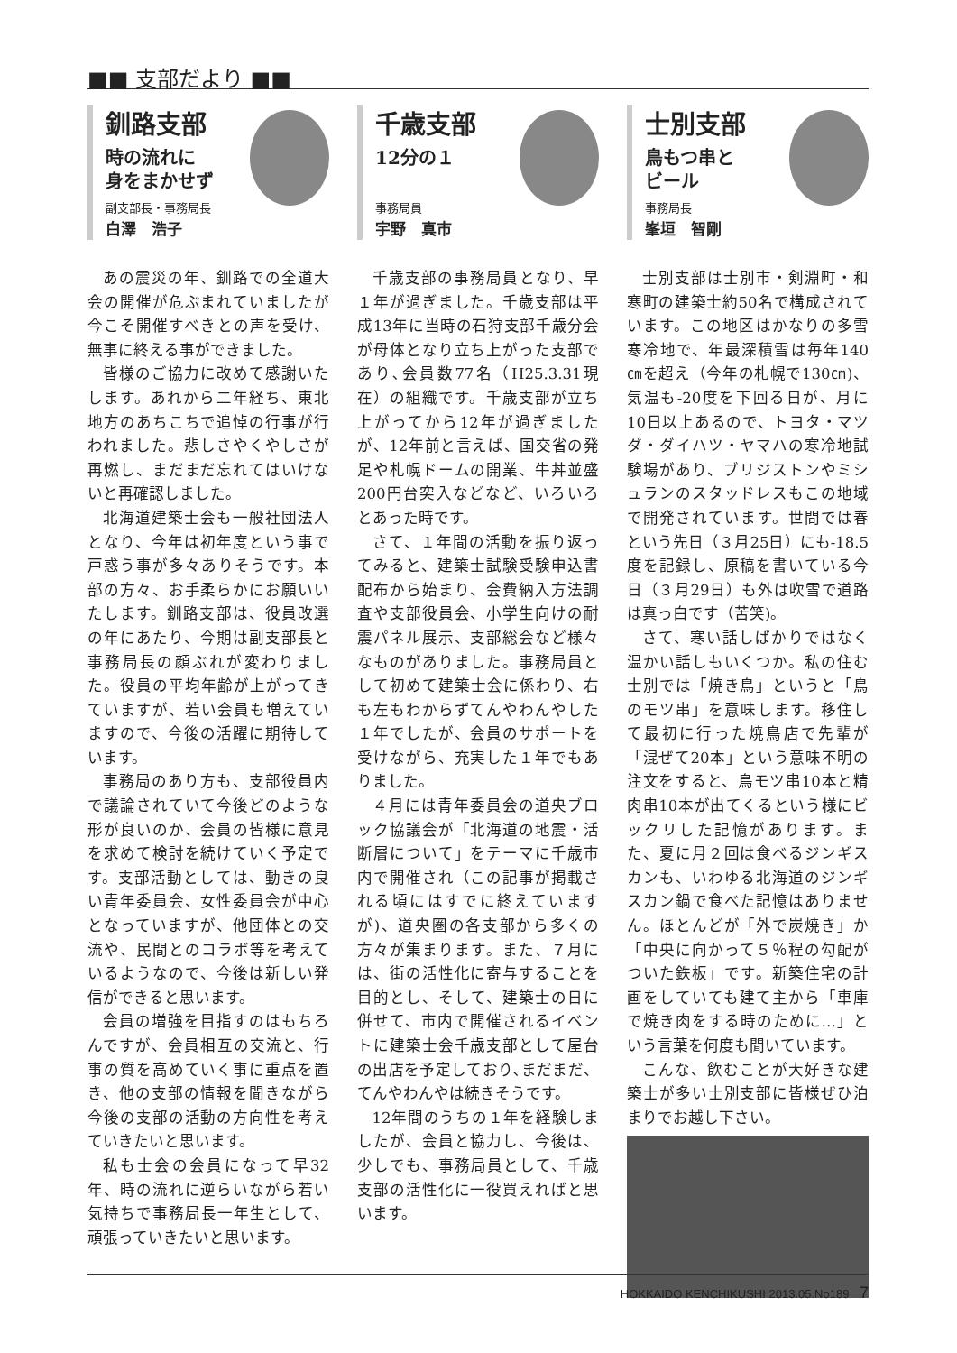■■ 支部だより ■■
釧路支部
時の流れに
身をまかせず
副支部長・事務局長
白澤　浩子
あの震災の年、釧路での全道大会の開催が危ぶまれていましたが今こそ開催すべきとの声を受け、無事に終える事ができました。
皆様のご協力に改めて感謝いたします。あれから二年経ち、東北地方のあちこちで追悼の行事が行われました。悲しさやくやしさが再燃し、まだまだ忘れてはいけないと再確認しました。
北海道建築士会も一般社団法人となり、今年は初年度という事で戸惑う事が多々ありそうです。本部の方々、お手柔らかにお願いいたします。釧路支部は、役員改選の年にあたり、今期は副支部長と事務局長の顔ぶれが変わりました。役員の平均年齢が上がってきていますが、若い会員も増えていますので、今後の活躍に期待しています。
事務局のあり方も、支部役員内で議論されていて今後どのような形が良いのか、会員の皆様に意見を求めて検討を続けていく予定です。支部活動としては、動きの良い青年委員会、女性委員会が中心となっていますが、他団体との交流や、民間とのコラボ等を考えているようなので、今後は新しい発信ができると思います。
会員の増強を目指すのはもちろんですが、会員相互の交流と、行事の質を高めていく事に重点を置き、他の支部の情報を聞きながら今後の支部の活動の方向性を考えていきたいと思います。
私も士会の会員になって早32年、時の流れに逆らいながら若い気持ちで事務局長一年生として、頑張っていきたいと思います。
千歳支部
12分の１
事務局員
宇野　真市
千歳支部の事務局員となり、早１年が過ぎました。千歳支部は平成13年に当時の石狩支部千歳分会が母体となり立ち上がった支部であり､会員数77名（H25.3.31現在）の組織です。千歳支部が立ち上がってから12年が過ぎましたが、12年前と言えば、国交省の発足や札幌ドームの開業、牛丼並盛200円台突入などなど、いろいろとあった時です。
さて、１年間の活動を振り返ってみると、建築士試験受験申込書配布から始まり、会費納入方法調査や支部役員会、小学生向けの耐震パネル展示、支部総会など様々なものがありました。事務局員として初めて建築士会に係わり、右も左もわからずてんやわんやした１年でしたが、会員のサポートを受けながら、充実した１年でもありました。
４月には青年委員会の道央ブロック協議会が「北海道の地震・活断層について」をテーマに千歳市内で開催され（この記事が掲載される頃にはすでに終えていますが)、道央圏の各支部から多くの方々が集まります。また、７月には、街の活性化に寄与することを目的とし、そして、建築士の日に併せて、市内で開催されるイベントに建築士会千歳支部として屋台の出店を予定しており､まだまだ、てんやわんやは続きそうです。
12年間のうちの１年を経験しましたが、会員と協力し、今後は、少しでも、事務局員として、千歳支部の活性化に一役買えればと思います。
士別支部
鳥もつ串と
ビール
事務局長
峯垣　智剛
士別支部は士別市・剣淵町・和寒町の建築士約50名で構成されています。この地区はかなりの多雪寒冷地で、年最深積雪は毎年140㎝を超え（今年の札幌で130㎝)、気温も-20度を下回る日が、月に10日以上あるので、トヨタ・マツダ・ダイハツ・ヤマハの寒冷地試験場があり、ブリジストンやミシュランのスタッドレスもこの地域で開発されています。世間では春という先日（３月25日）にも-18.5度を記録し、原稿を書いている今日（３月29日）も外は吹雪で道路は真っ白です（苦笑)。
さて、寒い話しばかりではなく温かい話しもいくつか。私の住む士別では「焼き鳥」というと「鳥のモツ串」を意味します。移住して最初に行った焼鳥店で先輩が「混ぜて20本」という意味不明の注文をすると、鳥モツ串10本と精肉串10本が出てくるという様にビックリした記憶があります。また、夏に月２回は食べるジンギスカンも、いわゆる北海道のジンギスカン鍋で食べた記憶はありません。ほとんどが「外で炭焼き」か「中央に向かって５％程の勾配がついた鉄板」です。新築住宅の計画をしていても建て主から「車庫で焼き肉をする時のために…」という言葉を何度も聞いています。
こんな、飲むことが大好きな建築士が多い士別支部に皆様ぜひ泊まりでお越し下さい。
HOKKAIDO KENCHIKUSHI 2013.05.No189 7